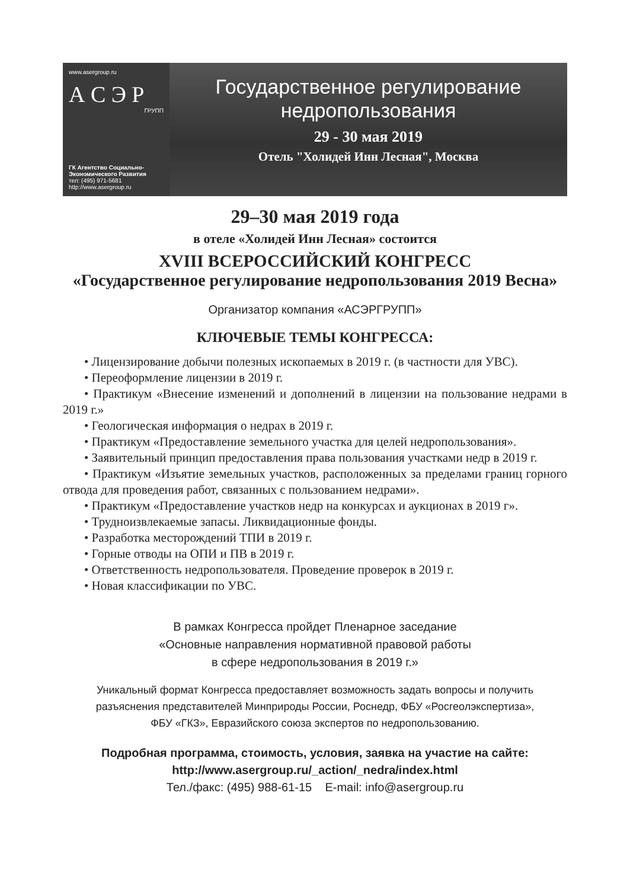www.asergroup.ru
А С Э Р
ГРУПП
ГК Агентство Социально-
Экономического Развития
тел: (495) 971-5681
http://www.asergroup.ru
Государственное регулирование
недропользования
29 - 30 мая 2019
Отель "Холидей Инн Лесная", Москва
29–30 мая 2019 года
в отеле «Холидей Инн Лесная» состоится
XVIII ВСЕРОССИЙСКИЙ КОНГРЕСС
«Государственное регулирование недропользования 2019 Весна»
Организатор компания «АСЭРГРУПП»
КЛЮЧЕВЫЕ ТЕМЫ КОНГРЕССА:
• Лицензирование добычи полезных ископаемых в 2019 г. (в частности для УВС).
• Переоформление лицензии в 2019 г.
• Практикум «Внесение изменений и дополнений в лицензии на пользование недрами в 2019 г.»
• Геологическая информация о недрах в 2019 г.
• Практикум «Предоставление земельного участка для целей недропользования».
• Заявительный принцип предоставления права пользования участками недр в 2019 г.
• Практикум «Изъятие земельных участков, расположенных за пределами границ горного отвода для проведения работ, связанных с пользованием недрами».
• Практикум «Предоставление участков недр на конкурсах и аукционах в 2019 г».
• Трудноизвлекаемые запасы. Ликвидационные фонды.
• Разработка месторождений ТПИ в 2019 г.
• Горные отводы на ОПИ и ПВ в 2019 г.
• Ответственность недропользователя. Проведение проверок в 2019 г.
• Новая классификации по УВС.
В рамках Конгресса пройдет Пленарное заседание
«Основные направления нормативной правовой работы
в сфере недропользования в 2019 г.»
Уникальный формат Конгресса предоставляет возможность задать вопросы и получить
разъяснения представителей Минприроды России, Роснедр, ФБУ «Росгеолэкспертиза»,
ФБУ «ГКЗ», Евразийского союза экспертов по недропользованию.
Подробная программа, стоимость, условия, заявка на участие на сайте:
http://www.asergroup.ru/_action/_nedra/index.html
Тел./факс: (495) 988-61-15 E-mail: info@asergroup.ru